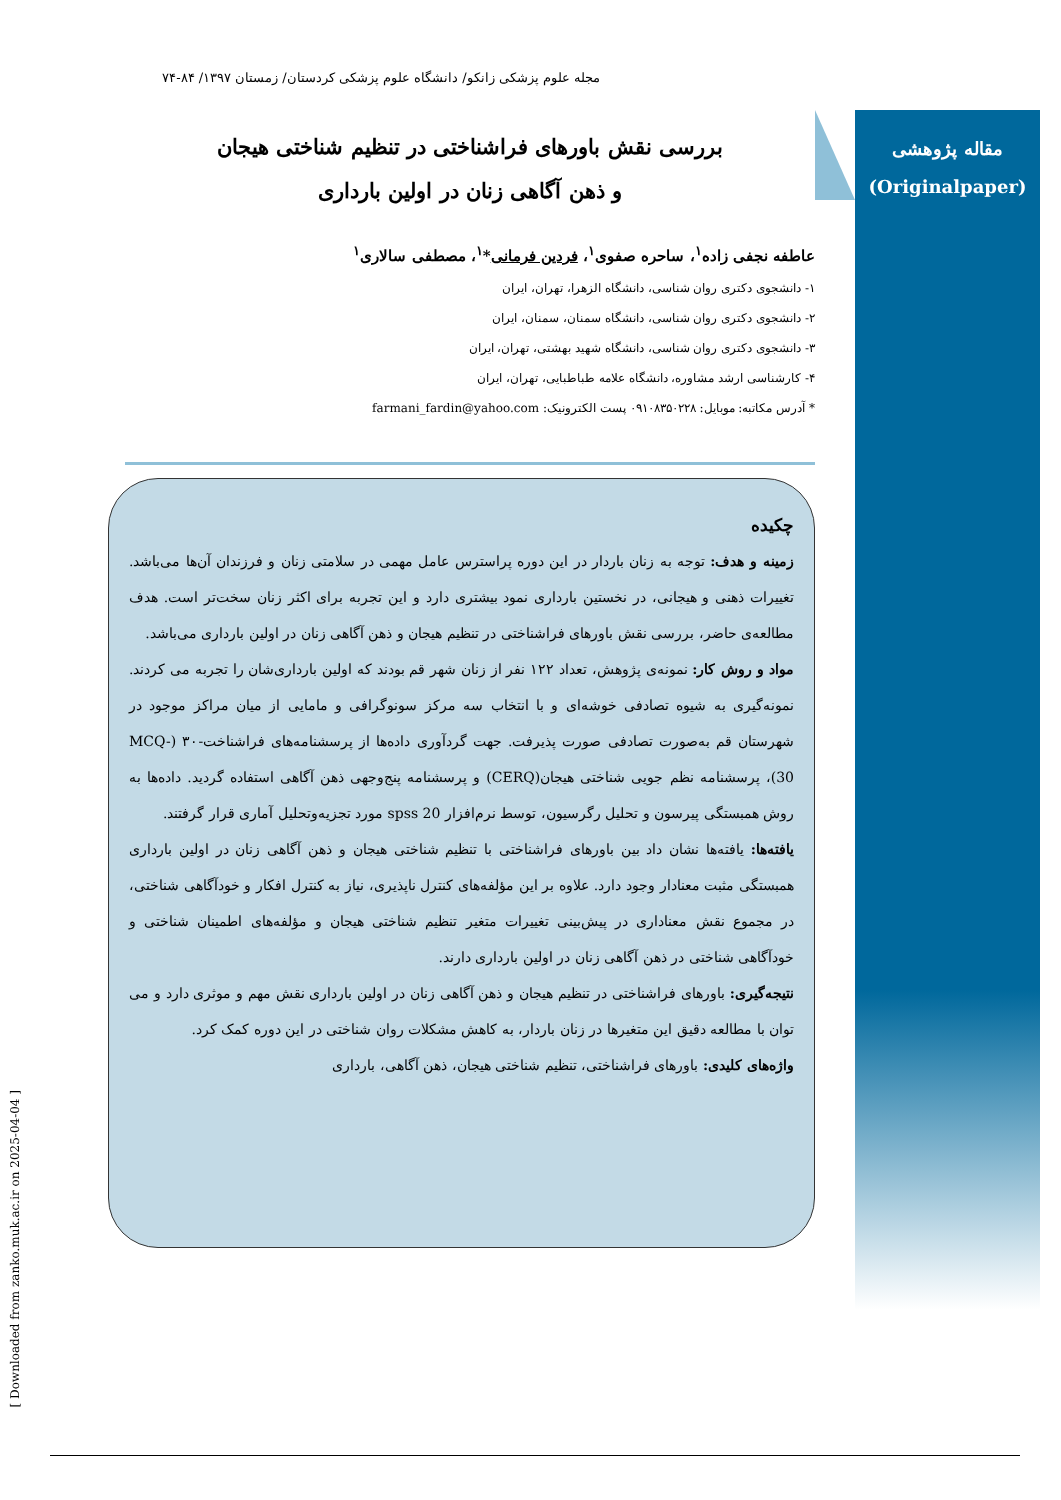مجله علوم پزشکی زانکو/ دانشگاه علوم پزشکی کردستان/ زمستان ۱۳۹۷/ ۸۴-۷۴
مقاله پژوهشی
(Originalpaper)
بررسی نقش باورهای فراشناختی در تنظیم شناختی هیجان
و ذهن آگاهی زنان در اولین بارداری
عاطفه نجفی زاده<sup>۱</sup>، ساحره صفوی<sup>۱</sup>، فردین فرمانی*<sup>۱</sup>، مصطفی سالاری<sup>۱</sup>
۱- دانشجوی دکتری روان شناسی، دانشگاه الزهرا، تهران، ایران
۲- دانشجوی دکتری روان شناسی، دانشگاه سمنان، سمنان، ایران
۳- دانشجوی دکتری روان شناسی، دانشگاه شهید بهشتی، تهران، ایران
۴- کارشناسی ارشد مشاوره، دانشگاه علامه طباطبایی، تهران، ایران
* آدرس مکاتبه: موبایل: ۰۹۱۰۸۳۵۰۲۲۸ پست الکترونیک: farmani_fardin@yahoo.com
چکیده
زمینه و هدف: توجه به زنان باردار در این دوره پراسترس عامل مهمی در سلامتی زنان و فرزندان آن‌ها می‌باشد. تغییرات ذهنی و هیجانی، در نخستین بارداری نمود بیشتری دارد و این تجربه برای اکثر زنان سخت‌تر است. هدف مطالعه‌ی حاضر، بررسی نقش باورهای فراشناختی در تنظیم هیجان و ذهن آگاهی زنان در اولین بارداری می‌باشد.
مواد و روش کار: نمونه‌ی پژوهش، تعداد ۱۲۲ نفر از زنان شهر قم بودند که اولین بارداری‌شان را تجربه می کردند. نمونه‌گیری به شیوه تصادفی خوشه‌ای و با انتخاب سه مرکز سونوگرافی و مامایی از میان مراکز موجود در شهرستان قم به‌صورت تصادفی صورت پذیرفت. جهت گردآوری داده‌ها از پرسشنامه‌های فراشناخت-۳۰ (MCQ-30)، پرسشنامه نظم جویی شناختی هیجان(CERQ) و پرسشنامه پنج‌وجهی ذهن آگاهی استفاده گردید. داده‌ها به روش همبستگی پیرسون و تحلیل رگرسیون، توسط نرم‌افزار spss 20 مورد تجزیه‌وتحلیل آماری قرار گرفتند.
یافته‌ها: یافته‌ها نشان داد بین باورهای فراشناختی با تنظیم شناختی هیجان و ذهن آگاهی زنان در اولین بارداری همبستگی مثبت معنادار وجود دارد. علاوه بر این مؤلفه‌های کنترل ناپذیری، نیاز به کنترل افکار و خودآگاهی شناختی، در مجموع نقش معناداری در پیش‌بینی تغییرات متغیر تنظیم شناختی هیجان و مؤلفه‌های اطمینان شناختی و خودآگاهی شناختی در ذهن آگاهی زنان در اولین بارداری دارند.
نتیجه‌گیری: باورهای فراشناختی در تنظیم هیجان و ذهن آگاهی زنان در اولین بارداری نقش مهم و موثری دارد و می توان با مطالعه دقیق این متغیرها در زنان باردار، به کاهش مشکلات روان شناختی در این دوره کمک کرد.
واژه‌های کلیدی: باورهای فراشناختی، تنظیم شناختی هیجان، ذهن آگاهی، بارداری
[ Downloaded from zanko.muk.ac.ir on 2025-04-04 ]